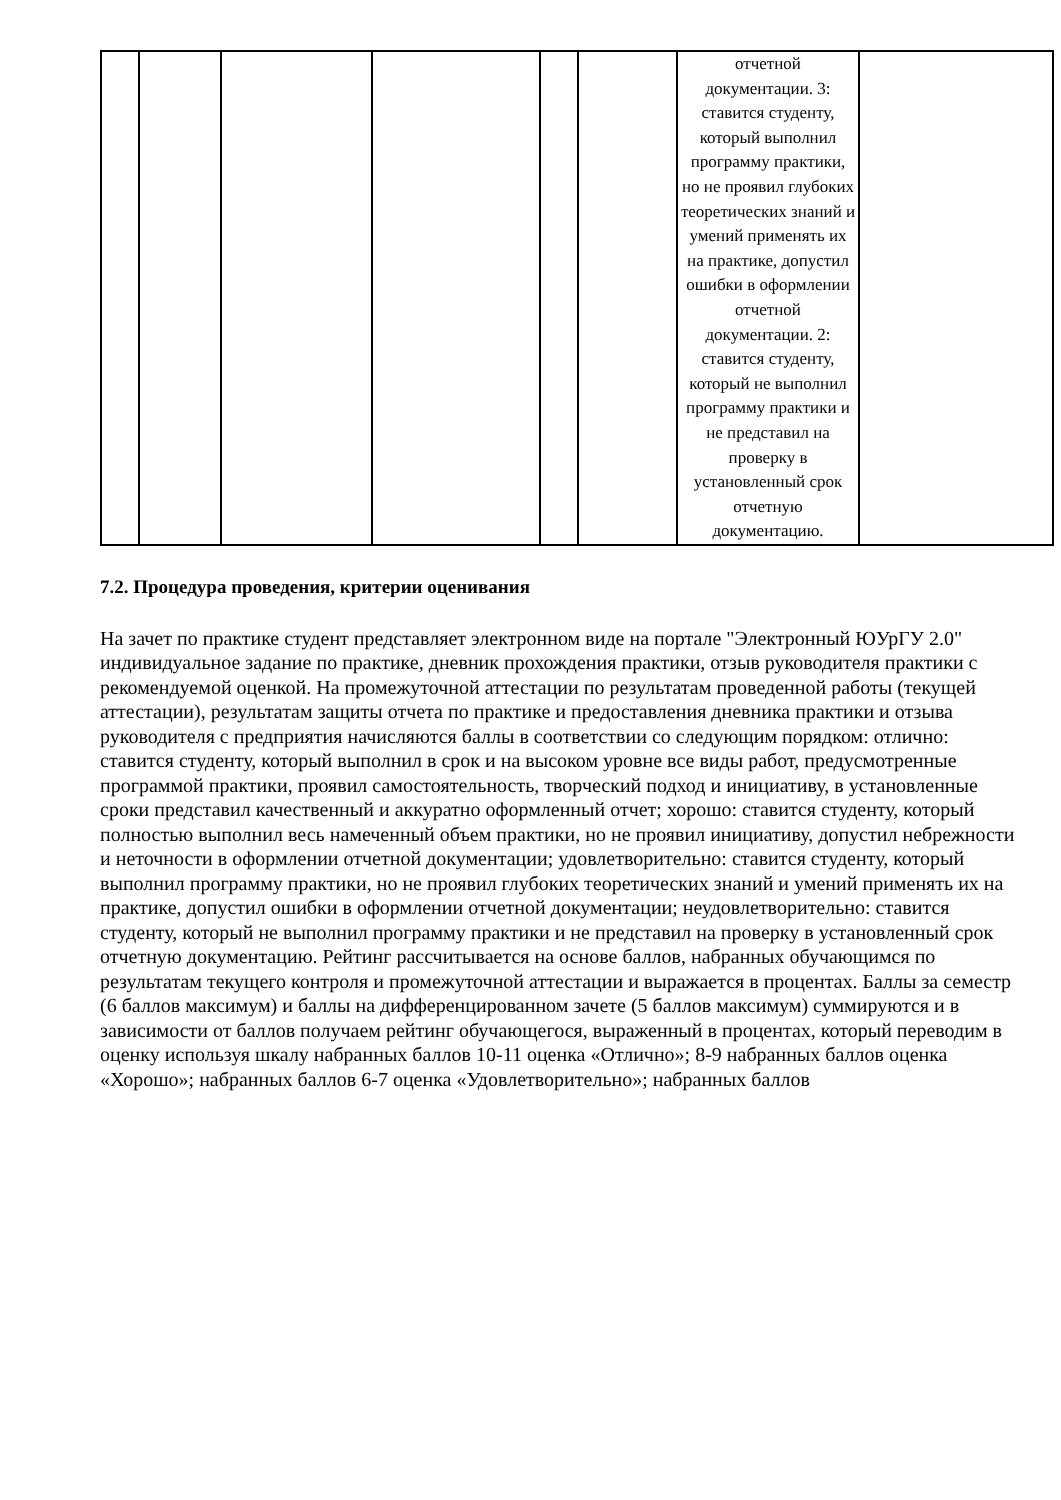| | | | | | | отчетной документации. 3: ставится студенту, который выполнил программу практики, но не проявил глубоких теоретических знаний и умений применять их на практике, допустил ошибки в оформлении отчетной документации. 2: ставится студенту, который не выполнил программу практики и не представил на проверку в установленный срок отчетную документацию. | |
7.2. Процедура проведения, критерии оценивания
На зачет по практике студент представляет электронном виде на портале "Электронный ЮУрГУ 2.0" индивидуальное задание по практике, дневник прохождения практики, отзыв руководителя практики с рекомендуемой оценкой. На промежуточной аттестации по результатам проведенной работы (текущей аттестации), результатам защиты отчета по практике и предоставления дневника практики и отзыва руководителя с предприятия начисляются баллы в соответствии со следующим порядком: отлично: ставится студенту, который выполнил в срок и на высоком уровне все виды работ, предусмотренные программой практики, проявил самостоятельность, творческий подход и инициативу, в установленные сроки представил качественный и аккуратно оформленный отчет; хорошо: ставится студенту, который полностью выполнил весь намеченный объем практики, но не проявил инициативу, допустил небрежности и неточности в оформлении отчетной документации; удовлетворительно: ставится студенту, который выполнил программу практики, но не проявил глубоких теоретических знаний и умений применять их на практике, допустил ошибки в оформлении отчетной документации; неудовлетворительно: ставится студенту, который не выполнил программу практики и не представил на проверку в установленный срок отчетную документацию. Рейтинг рассчитывается на основе баллов, набранных обучающимся по результатам текущего контроля и промежуточной аттестации и выражается в процентах. Баллы за семестр (6 баллов максимум) и баллы на дифференцированном зачете (5 баллов максимум) суммируются и в зависимости от баллов получаем рейтинг обучающегося, выраженный в процентах, который переводим в оценку используя шкалу набранных баллов 10-11 оценка «Отлично»; 8-9 набранных баллов оценка «Хорошо»; набранных баллов 6-7 оценка «Удовлетворительно»; набранных баллов